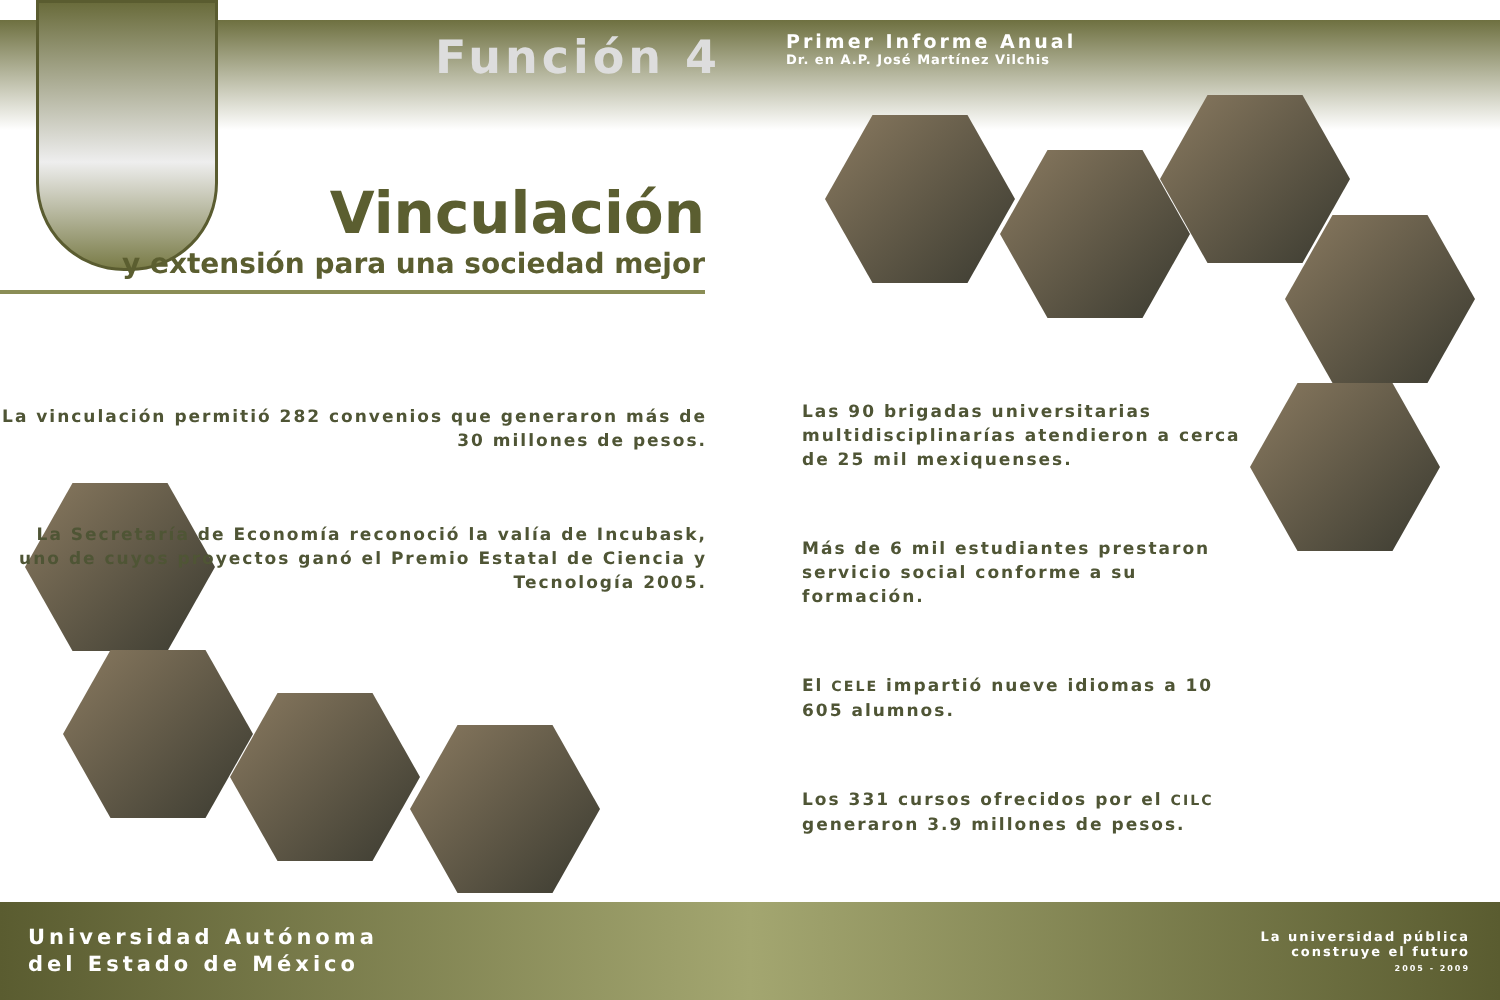Función 4
Primer Informe Anual
Dr. en A.P. José Martínez Vilchis
Vinculación
y extensión para una sociedad mejor
La vinculación permitió 282 convenios que generaron más de 30 millones de pesos.
La Secretaría de Economía reconoció la valía de Incubask, uno de cuyos proyectos ganó el Premio Estatal de Ciencia y Tecnología 2005.
Las 90 brigadas universitarias multidisciplinarías atendieron a cerca de 25 mil mexiquenses.
Más de 6 mil estudiantes prestaron servicio social conforme a su formación.
El CELE impartió nueve idiomas a 10 605 alumnos.
Los 331 cursos ofrecidos por el CILC generaron 3.9 millones de pesos.
Universidad Autónoma
del Estado de México
La universidad pública
construye el futuro
2005 - 2009